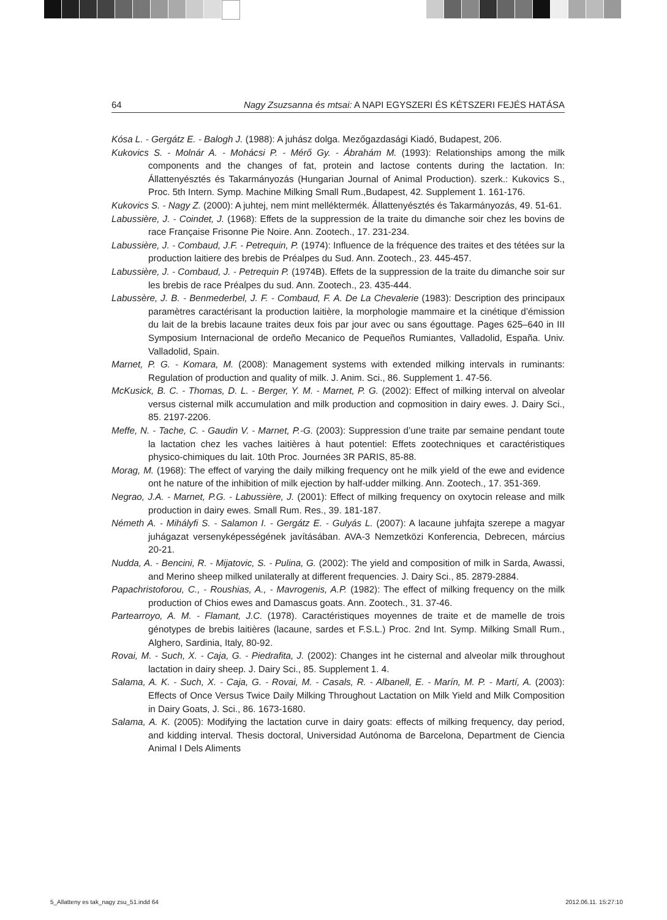64 Nagy Zsuzsanna és mtsai: A NAPI EGYSZERI ÉS KÉTSZERI FEJÉS HATÁSA
Kósa L. - Gergátz E. - Balogh J. (1988): A juhász dolga. Mezőgazdasági Kiadó, Budapest, 206.
Kukovics S. - Molnár A. - Mohácsi P. - Mérő Gy. - Ábrahám M. (1993): Relationships among the milk components and the changes of fat, protein and lactose contents during the lactation. In: Állattenyésztés és Takarmányozás (Hungarian Journal of Animal Production). szerk.: Kukovics S., Proc. 5th Intern. Symp. Machine Milking Small Rum.,Budapest, 42. Supplement 1. 161-176.
Kukovics S. - Nagy Z. (2000): A juhtej, nem mint melléktermék. Állattenyésztés és Takarmányozás, 49. 51-61.
Labussière, J. - Coindet, J. (1968): Effets de la suppression de la traite du dimanche soir chez les bovins de race Française Frisonne Pie Noire. Ann. Zootech., 17. 231-234.
Labussière, J. - Combaud, J.F. - Petrequin, P. (1974): Influence de la fréquence des traites et des tétées sur la production laitiere des brebis de Préalpes du Sud. Ann. Zootech., 23. 445-457.
Labussière, J. - Combaud, J. - Petrequin P. (1974B). Effets de la suppression de la traite du dimanche soir sur les brebis de race Préalpes du sud. Ann. Zootech., 23. 435-444.
Labussère, J. B. - Benmederbel, J. F. - Combaud, F. A. De La Chevalerie (1983): Description des principaux paramètres caractérisant la production laitière, la morphologie mammaire et la cinétique d’émission du lait de la brebis lacaune traites deux fois par jour avec ou sans égouttage. Pages 625–640 in III Symposium Internacional de ordeño Mecanico de Pequeños Rumiantes, Valladolid, España. Univ. Valladolid, Spain.
Marnet, P. G. - Komara, M. (2008): Management systems with extended milking intervals in ruminants: Regulation of production and quality of milk. J. Anim. Sci., 86. Supplement 1. 47-56.
McKusick, B. C. - Thomas, D. L. - Berger, Y. M. - Marnet, P. G. (2002): Effect of milking interval on alveolar versus cisternal milk accumulation and milk production and copmosition in dairy ewes. J. Dairy Sci., 85. 2197-2206.
Meffe, N. - Tache, C. - Gaudin V. - Marnet, P.-G. (2003): Suppression d’une traite par semaine pendant toute la lactation chez les vaches laitières à haut potentiel: Effets zootechniques et caractéristiques physico-chimiques du lait. 10th Proc. Journées 3R PARIS, 85-88.
Morag, M. (1968): The effect of varying the daily milking frequency ont he milk yield of the ewe and evidence ont he nature of the inhibition of milk ejection by half-udder milking. Ann. Zootech., 17. 351-369.
Negrao, J.A. - Marnet, P.G. - Labussière, J. (2001): Effect of milking frequency on oxytocin release and milk production in dairy ewes. Small Rum. Res., 39. 181-187.
Németh A. - Mihályfi S. - Salamon I. - Gergátz E. - Gulyás L. (2007): A lacaune juhfajta szerepe a magyar juhágazat versenyképességének javításában. AVA-3 Nemzetközi Konferencia, Debrecen, március 20-21.
Nudda, A. - Bencini, R. - Mijatovic, S. - Pulina, G. (2002): The yield and composition of milk in Sarda, Awassi, and Merino sheep milked unilaterally at different frequencies. J. Dairy Sci., 85. 2879-2884.
Papachristoforou, C., - Roushias, A., - Mavrogenis, A.P. (1982): The effect of milking frequency on the milk production of Chios ewes and Damascus goats. Ann. Zootech., 31. 37-46.
Partearroyo, A. M. - Flamant, J.C. (1978). Caractéristiques moyennes de traite et de mamelle de trois génotypes de brebis laitières (lacaune, sardes et F.S.L.) Proc. 2nd Int. Symp. Milking Small Rum., Alghero, Sardinia, Italy, 80-92.
Rovai, M. - Such, X. - Caja, G. - Piedrafita, J. (2002): Changes int he cisternal and alveolar milk throughout lactation in dairy sheep. J. Dairy Sci., 85. Supplement 1. 4.
Salama, A. K. - Such, X. - Caja, G. - Rovai, M. - Casals, R. - Albanell, E. - Marín, M. P. - Martí, A. (2003): Effects of Once Versus Twice Daily Milking Throughout Lactation on Milk Yield and Milk Composition in Dairy Goats, J. Sci., 86. 1673-1680.
Salama, A. K. (2005): Modifying the lactation curve in dairy goats: effects of milking frequency, day period, and kidding interval. Thesis doctoral, Universidad Autónoma de Barcelona, Department de Ciencia Animal I Dels Aliments
5_Allatteny es tak_nagy zsu_51.indd 64 2012.06.11. 15:27:10